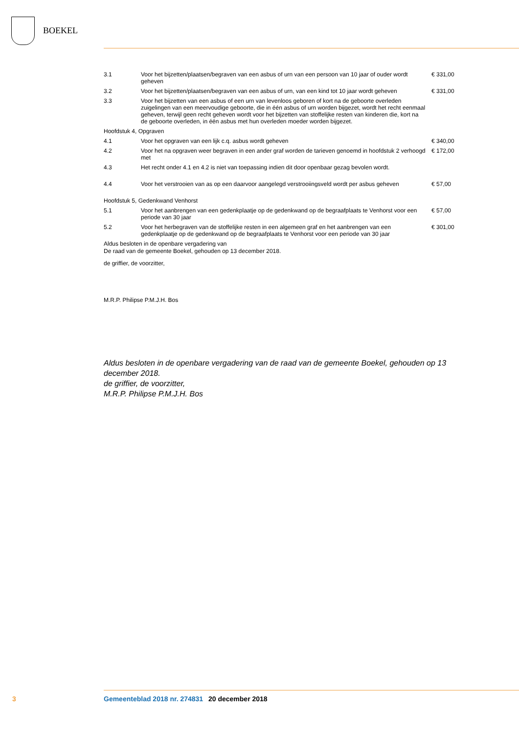BOEKEL
| 3.1 | Voor het bijzetten/plaatsen/begraven van een asbus of urn van een persoon van 10 jaar of ouder wordt geheven | € 331,00 |
| 3.2 | Voor het bijzetten/plaatsen/begraven van een asbus of urn, van een kind tot 10 jaar wordt geheven | € 331,00 |
| 3.3 | Voor het bijzetten van een asbus of een urn van levenloos geboren of kort na de geboorte overleden zuigelingen van een meervoudige geboorte, die in één asbus of urn worden bijgezet, wordt het recht eenmaal geheven, terwijl geen recht geheven wordt voor het bijzetten van stoffelijke resten van kinderen die, kort na de geboorte overleden, in één asbus met hun overleden moeder worden bijgezet. | |
| Hoofdstuk 4, Opgraven | | |
| 4.1 | Voor het opgraven van een lijk c.q. asbus wordt geheven | € 340,00 |
| 4.2 | Voor het na opgraven weer begraven in een ander graf worden de tarieven genoemd in hoofdstuk 2 verhoogd met | € 172,00 |
| 4.3 | Het recht onder 4.1 en 4.2 is niet van toepassing indien dit door openbaar gezag bevolen wordt. | |
| 4.4 | Voor het verstrooien van as op een daarvoor aangelegd verstrooiingsveld wordt per asbus geheven | € 57,00 |
| Hoofdstuk 5, Gedenkwand Venhorst | | |
| 5.1 | Voor het aanbrengen van een gedenkplaatje op de gedenkwand op de begraafplaats te Venhorst voor een periode van 30 jaar | € 57,00 |
| 5.2 | Voor het herbegraven van de stoffelijke resten in een algemeen graf en het aanbrengen van een gedenkplaatje op de gedenkwand op de begraafplaats te Venhorst voor een periode van 30 jaar | € 301,00 |
Aldus besloten in de openbare vergadering van
De raad van de gemeente Boekel, gehouden op 13 december 2018.
de griffier, de voorzitter,
M.R.P. Philipse P.M.J.H. Bos
Aldus besloten in de openbare vergadering van de raad van de gemeente Boekel, gehouden op 13 december 2018.
de griffier, de voorzitter,
M.R.P. Philipse P.M.J.H. Bos
3 Gemeenteblad 2018 nr. 274831 20 december 2018